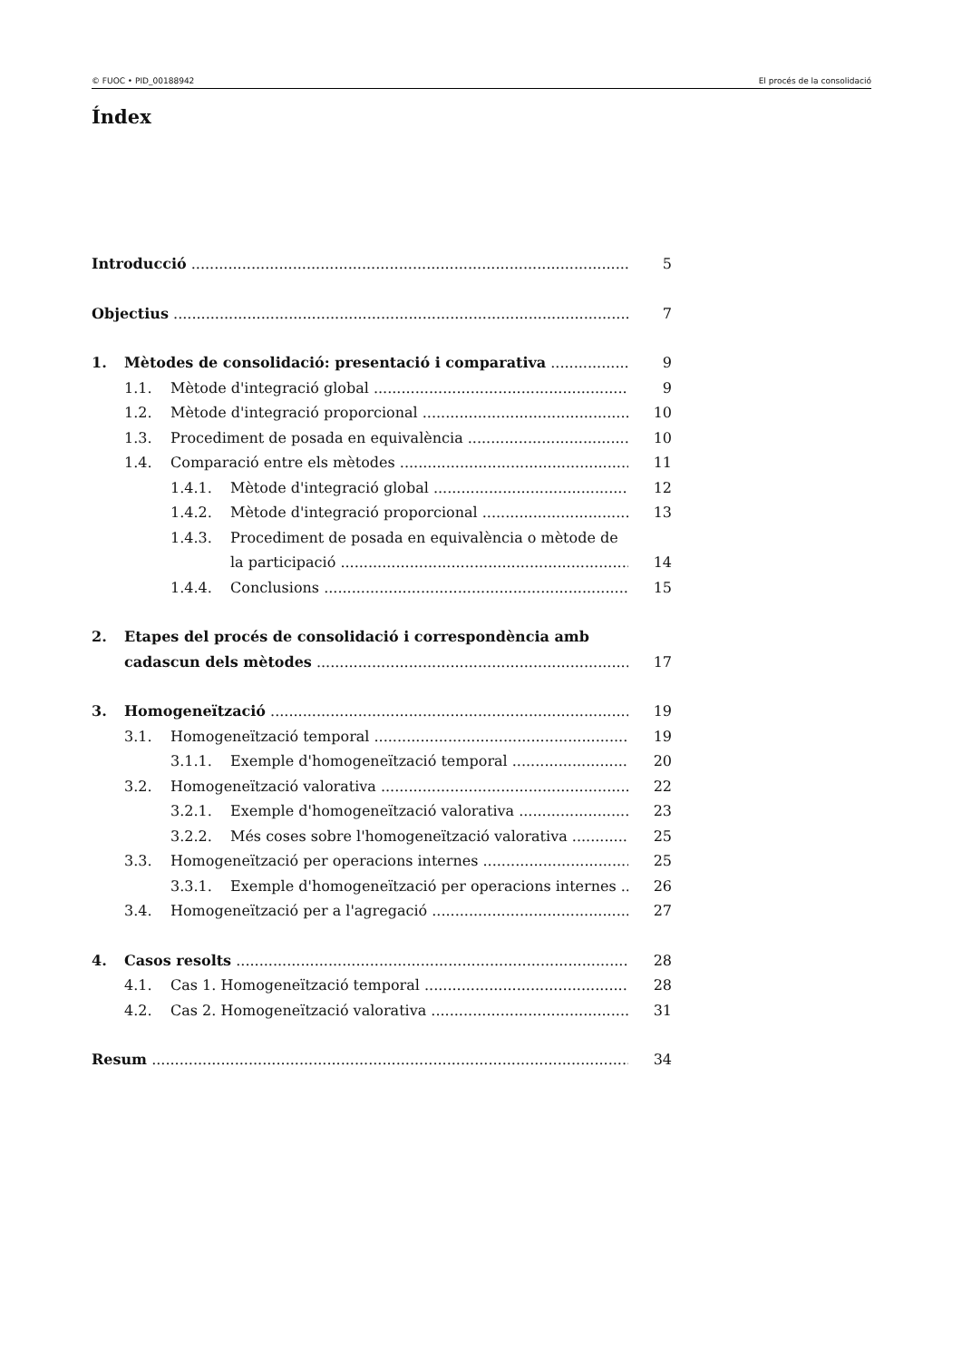© FUOC • PID_00188942 El procés de la consolidació
Índex
Introducció 5
Objectius 7
1. Mètodes de consolidació: presentació i comparativa 9
1.1. Mètode d'integració global 9
1.2. Mètode d'integració proporcional 10
1.3. Procediment de posada en equivalència 10
1.4. Comparació entre els mètodes 11
1.4.1. Mètode d'integració global 12
1.4.2. Mètode d'integració proporcional 13
1.4.3. Procediment de posada en equivalència o mètode de
la participació 14
1.4.4. Conclusions 15
2. Etapes del procés de consolidació i correspondència amb
cadascun dels mètodes 17
3. Homogeneïtzació 19
3.1. Homogeneïtzació temporal 19
3.1.1. Exemple d'homogeneïtzació temporal 20
3.2. Homogeneïtzació valorativa 22
3.2.1. Exemple d'homogeneïtzació valorativa 23
3.2.2. Més coses sobre l'homogeneïtzació valorativa 25
3.3. Homogeneïtzació per operacions internes 25
3.3.1. Exemple d'homogeneïtzació per operacions internes 26
3.4. Homogeneïtzació per a l'agregació 27
4. Casos resolts 28
4.1. Cas 1. Homogeneïtzació temporal 28
4.2. Cas 2. Homogeneïtzació valorativa 31
Resum 34